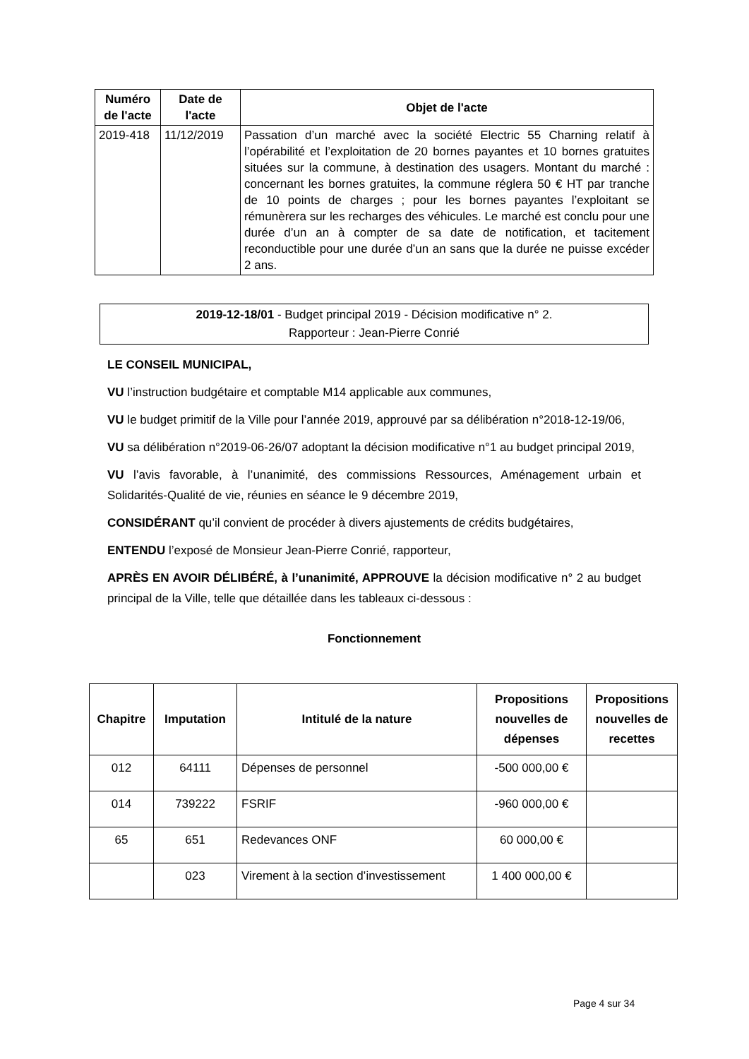| Numéro de l'acte | Date de l'acte | Objet de l'acte |
| --- | --- | --- |
| 2019-418 | 11/12/2019 | Passation d’un marché avec la société Electric 55 Charning relatif à l’opérabilité et l’exploitation de 20 bornes payantes et 10 bornes gratuites situées sur la commune, à destination des usagers. Montant du marché : concernant les bornes gratuites, la commune réglera 50 € HT par tranche de 10 points de charges ; pour les bornes payantes l’exploitant se rémunèrera sur les recharges des véhicules. Le marché est conclu pour une durée d’un an à compter de sa date de notification, et tacitement reconductible pour une durée d’un an sans que la durée ne puisse excéder 2 ans. |
2019-12-18/01 - Budget principal 2019 - Décision modificative n° 2.
Rapporteur : Jean-Pierre Conrié
LE CONSEIL MUNICIPAL,
VU l’instruction budgétaire et comptable M14 applicable aux communes,
VU le budget primitif de la Ville pour l’année 2019, approuvé par sa délibération n°2018-12-19/06,
VU sa délibération n°2019-06-26/07 adoptant la décision modificative n°1 au budget principal 2019,
VU l’avis favorable, à l’unanimité, des commissions Ressources, Aménagement urbain et Solidarités-Qualité de vie, réunies en séance le 9 décembre 2019,
CONSIDÉRANT qu’il convient de procéder à divers ajustements de crédits budgétaires,
ENTENDU l’exposé de Monsieur Jean-Pierre Conrié, rapporteur,
APRÈS EN AVOIR DÉLIBÉRÉ, à l’unanimité, APPROUVE la décision modificative n° 2 au budget principal de la Ville, telle que détaillée dans les tableaux ci-dessous :
Fonctionnement
| Chapitre | Imputation | Intitulé de la nature | Propositions nouvelles de dépenses | Propositions nouvelles de recettes |
| --- | --- | --- | --- | --- |
| 012 | 64111 | Dépenses de personnel | -500 000,00 € | |
| 014 | 739222 | FSRIF | -960 000,00 € | |
| 65 | 651 | Redevances ONF | 60 000,00 € | |
| | 023 | Virement à la section d’investissement | 1 400 000,00 € | |
Page 4 sur 34